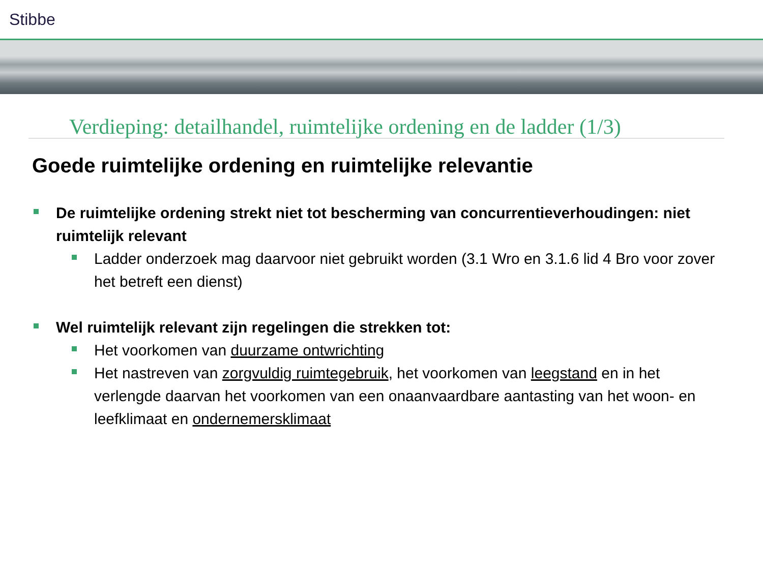Stibbe
Verdieping: detailhandel, ruimtelijke ordening en de ladder (1/3)
Goede ruimtelijke ordening en ruimtelijke relevantie
De ruimtelijke ordening strekt niet tot bescherming van concurrentieverhoudingen: niet ruimtelijk relevant
Ladder onderzoek mag daarvoor niet gebruikt worden (3.1 Wro en 3.1.6 lid 4 Bro voor zover het betreft een dienst)
Wel ruimtelijk relevant zijn regelingen die strekken tot:
Het voorkomen van duurzame ontwrichting
Het nastreven van zorgvuldig ruimtegebruik, het voorkomen van leegstand en in het verlengde daarvan het voorkomen van een onaanvaardbare aantasting van het woon- en leefklimaat en ondernemersklimaat